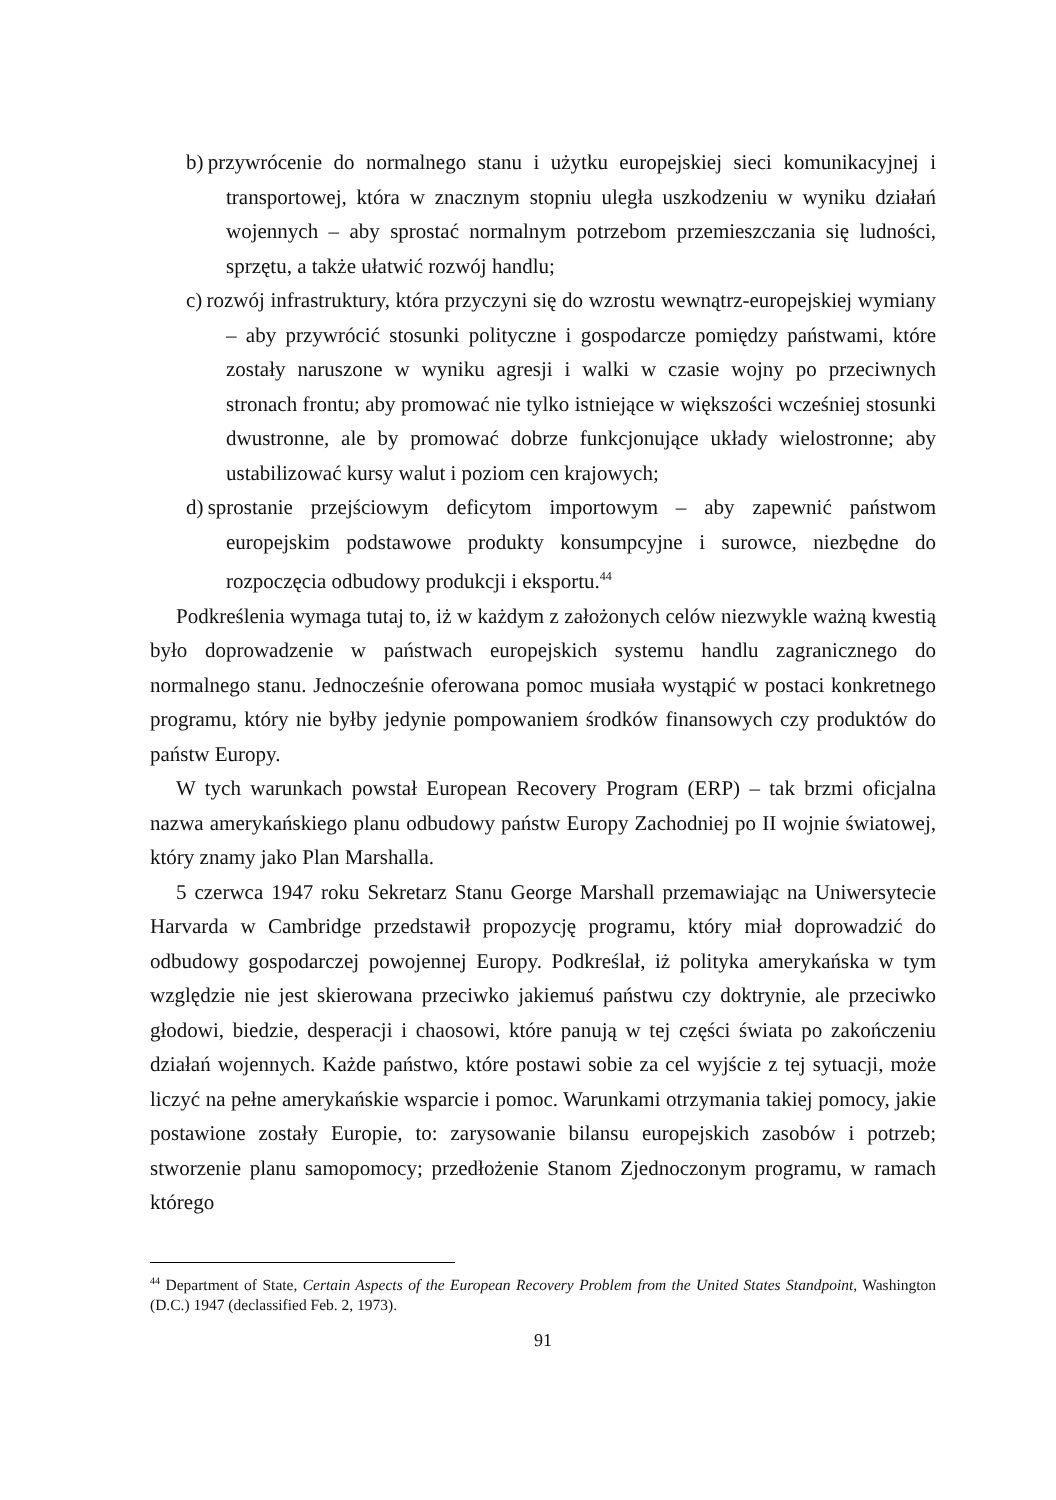b) przywrócenie do normalnego stanu i użytku europejskiej sieci komunikacyjnej i transportowej, która w znacznym stopniu uległa uszkodzeniu w wyniku działań wojennych – aby sprostać normalnym potrzebom przemieszczania się ludności, sprzętu, a także ułatwić rozwój handlu;
c) rozwój infrastruktury, która przyczyni się do wzrostu wewnątrz-europejskiej wymiany – aby przywrócić stosunki polityczne i gospodarcze pomiędzy państwami, które zostały naruszone w wyniku agresji i walki w czasie wojny po przeciwnych stronach frontu; aby promować nie tylko istniejące w większości wcześniej stosunki dwustronne, ale by promować dobrze funkcjonujące układy wielostronne; aby ustabilizować kursy walut i poziom cen krajowych;
d) sprostanie przejściowym deficytom importowym – aby zapewnić państwom europejskim podstawowe produkty konsumpcyjne i surowce, niezbędne do rozpoczęcia odbudowy produkcji i eksportu.<sup>44</sup>
Podkreślenia wymaga tutaj to, iż w każdym z założonych celów niezwykle ważną kwestią było doprowadzenie w państwach europejskich systemu handlu zagranicznego do normalnego stanu. Jednocześnie oferowana pomoc musiała wystąpić w postaci konkretnego programu, który nie byłby jedynie pompowaniem środków finansowych czy produktów do państw Europy.
W tych warunkach powstał European Recovery Program (ERP) – tak brzmi oficjalna nazwa amerykańskiego planu odbudowy państw Europy Zachodniej po II wojnie światowej, który znamy jako Plan Marshalla.
5 czerwca 1947 roku Sekretarz Stanu George Marshall przemawiając na Uniwersytecie Harvarda w Cambridge przedstawił propozycję programu, który miał doprowadzić do odbudowy gospodarczej powojennej Europy. Podkreślał, iż polityka amerykańska w tym względzie nie jest skierowana przeciwko jakiemuś państwu czy doktrynie, ale przeciwko głodowi, biedzie, desperacji i chaosowi, które panują w tej części świata po zakończeniu działań wojennych. Każde państwo, które postawi sobie za cel wyjście z tej sytuacji, może liczyć na pełne amerykańskie wsparcie i pomoc. Warunkami otrzymania takiej pomocy, jakie postawione zostały Europie, to: zarysowanie bilansu europejskich zasobów i potrzeb; stworzenie planu samopomocy; przedłożenie Stanom Zjednoczonym programu, w ramach którego
<sup>44</sup> Department of State, Certain Aspects of the European Recovery Problem from the United States Standpoint, Washington (D.C.) 1947 (declassified Feb. 2, 1973).
91